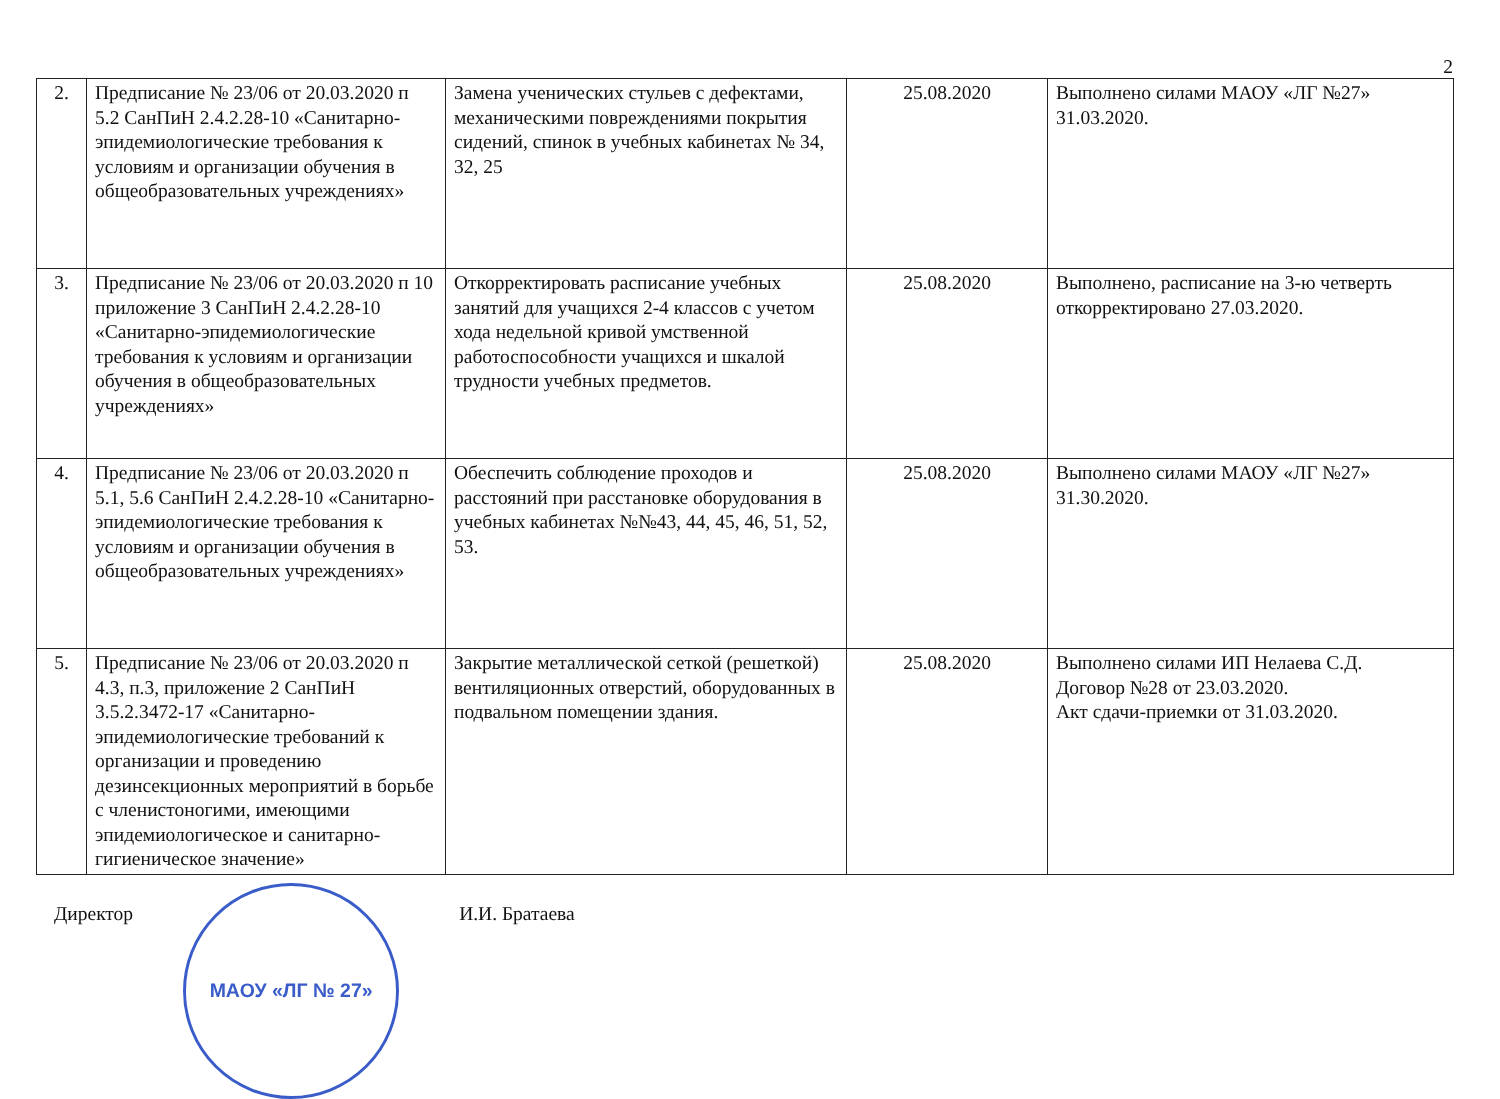2
| 2. | Предписание № 23/06 от 20.03.2020 п 5.2 СанПиН 2.4.2.28-10 «Санитарно-эпидемиологические требования к условиям и организации обучения в общеобразовательных учреждениях» | Замена ученических стульев с дефектами, механическими повреждениями покрытия сидений, спинок в учебных кабинетах № 34, 32, 25 | 25.08.2020 | Выполнено силами МАОУ «ЛГ №27» 31.03.2020. |
| 3. | Предписание № 23/06 от 20.03.2020 п 10 приложение 3 СанПиН 2.4.2.28-10 «Санитарно-эпидемиологические требования к условиям и организации обучения в общеобразовательных учреждениях» | Откорректировать расписание учебных занятий для учащихся 2-4 классов с учетом хода недельной кривой умственной работоспособности учащихся и шкалой трудности учебных предметов. | 25.08.2020 | Выполнено, расписание на 3-ю четверть откорректировано 27.03.2020. |
| 4. | Предписание № 23/06 от 20.03.2020 п 5.1, 5.6 СанПиН 2.4.2.28-10 «Санитарно-эпидемиологические требования к условиям и организации обучения в общеобразовательных учреждениях» | Обеспечить соблюдение проходов и расстояний при расстановке оборудования в учебных кабинетах №№43, 44, 45, 46, 51, 52, 53. | 25.08.2020 | Выполнено силами МАОУ «ЛГ №27» 31.30.2020. |
| 5. | Предписание № 23/06 от 20.03.2020 п 4.3, п.3, приложение 2 СанПиН 3.5.2.3472-17 «Санитарно-эпидемиологические требований к организации и проведению дезинсекционных мероприятий в борьбе с членистоногими, имеющими эпидемиологическое и санитарно-гигиеническое значение» | Закрытие металлической сеткой (решеткой) вентиляционных отверстий, оборудованных в подвальном помещении здания. | 25.08.2020 | Выполнено силами ИП Нелаева С.Д. Договор №28 от 23.03.2020. Акт сдачи-приемки от 31.03.2020. |
Директор
МАОУ «ЛГ № 27»
И.И. Братаева